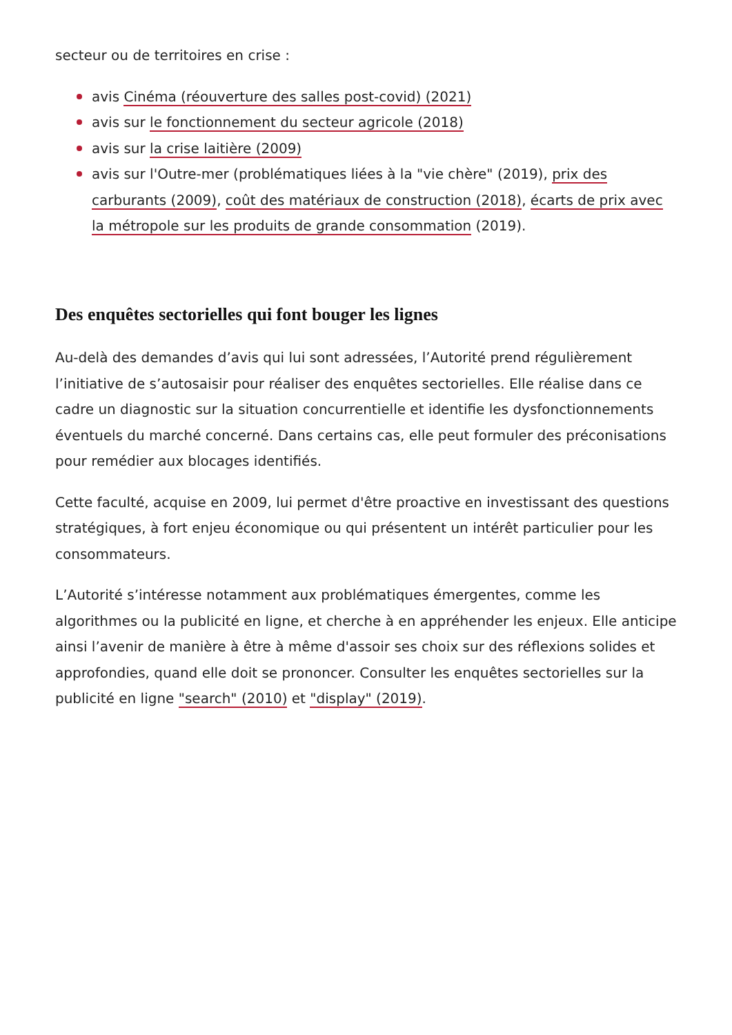secteur ou de territoires en crise :
avis Cinéma (réouverture des salles post-covid) (2021)
avis sur le fonctionnement du secteur agricole (2018)
avis sur la crise laitière (2009)
avis sur l'Outre-mer (problématiques liées à la "vie chère" (2019), prix des carburants (2009), coût des matériaux de construction (2018), écarts de prix avec la métropole sur les produits de grande consommation (2019).
Des enquêtes sectorielles qui font bouger les lignes
Au-delà des demandes d’avis qui lui sont adressées, l’Autorité prend régulièrement l’initiative de s’autosaisir pour réaliser des enquêtes sectorielles. Elle réalise dans ce cadre un diagnostic sur la situation concurrentielle et identifie les dysfonctionnements éventuels du marché concerné. Dans certains cas, elle peut formuler des préconisations pour remédier aux blocages identifiés.
Cette faculté, acquise en 2009, lui permet d'être proactive en investissant des questions stratégiques, à fort enjeu économique ou qui présentent un intérêt particulier pour les consommateurs.
L’Autorité s’intéresse notamment aux problématiques émergentes, comme les algorithmes ou la publicité en ligne, et cherche à en appréhender les enjeux. Elle anticipe ainsi l’avenir de manière à être à même d'assoir ses choix sur des réflexions solides et approfondies, quand elle doit se prononcer. Consulter les enquêtes sectorielles sur la publicité en ligne "search" (2010) et "display" (2019).